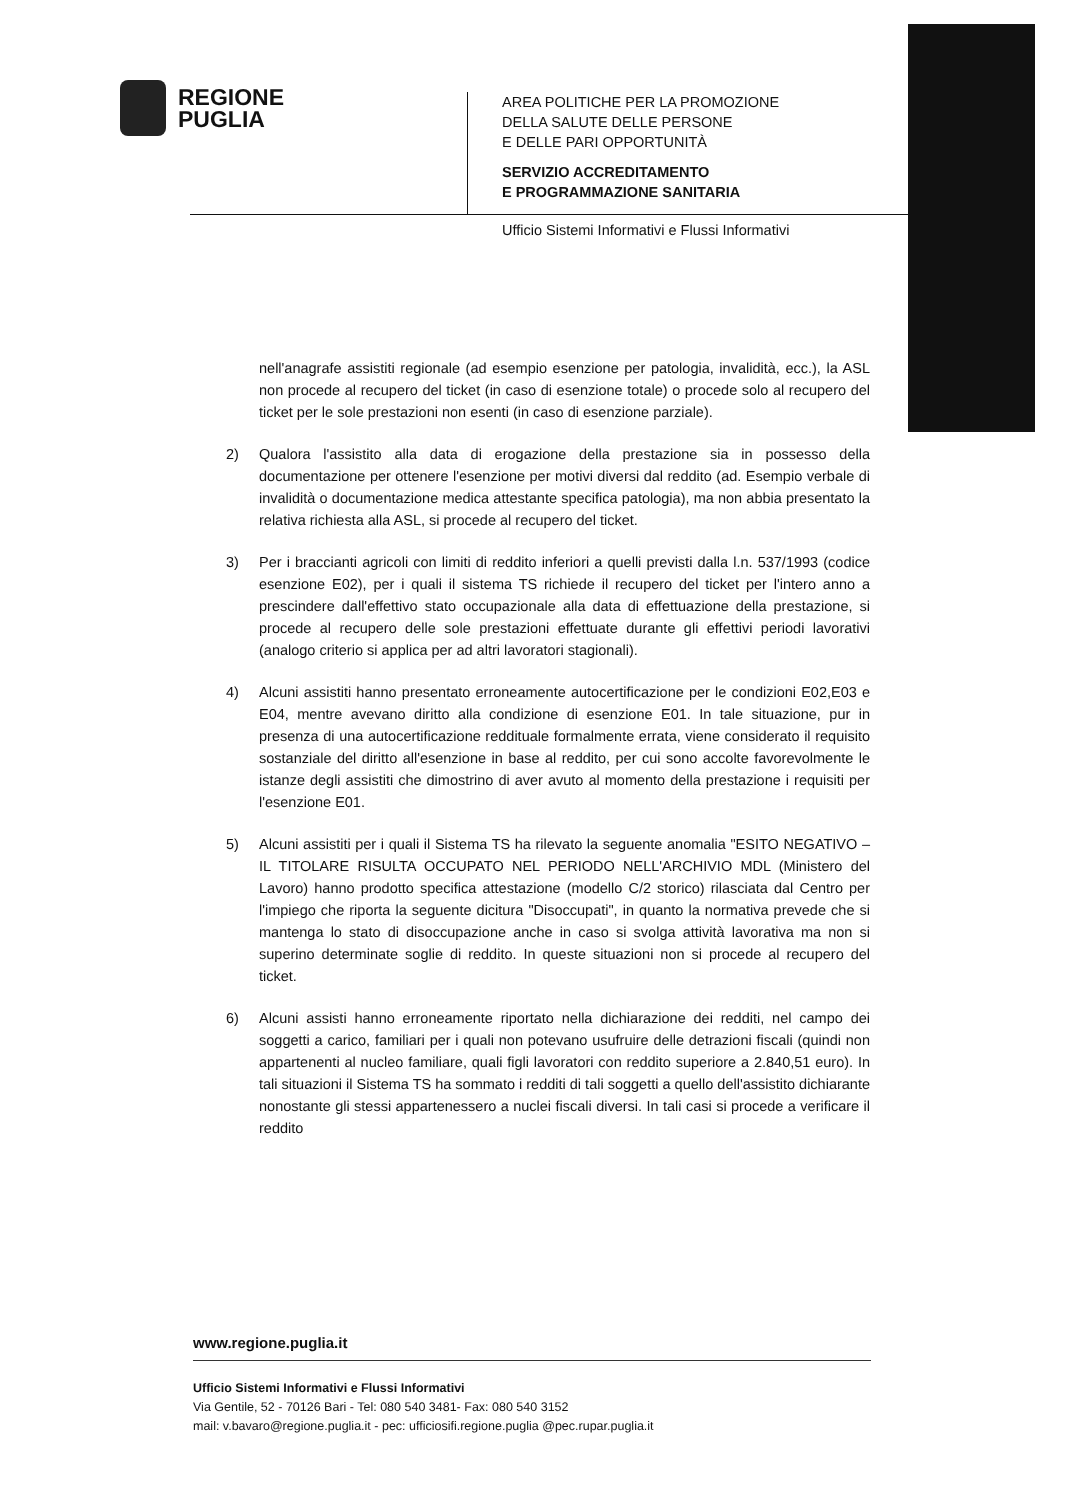REGIONE
PUGLIA
AREA POLITICHE PER LA PROMOZIONE
DELLA SALUTE DELLE PERSONE
E DELLE PARI OPPORTUNITÀ
SERVIZIO ACCREDITAMENTO
E PROGRAMMAZIONE SANITARIA
Ufficio Sistemi Informativi e Flussi Informativi
nell'anagrafe assistiti regionale (ad esempio esenzione per patologia, invalidità, ecc.), la ASL non procede al recupero del ticket (in caso di esenzione totale) o procede solo al recupero del ticket per le sole prestazioni non esenti (in caso di esenzione parziale).
2) Qualora l'assistito alla data di erogazione della prestazione sia in possesso della documentazione per ottenere l'esenzione per motivi diversi dal reddito (ad. Esempio verbale di invalidità o documentazione medica attestante specifica patologia), ma non abbia presentato la relativa richiesta alla ASL, si procede al recupero del ticket.
3) Per i braccianti agricoli con limiti di reddito inferiori a quelli previsti dalla l.n. 537/1993 (codice esenzione E02), per i quali il sistema TS richiede il recupero del ticket per l'intero anno a prescindere dall'effettivo stato occupazionale alla data di effettuazione della prestazione, si procede al recupero delle sole prestazioni effettuate durante gli effettivi periodi lavorativi (analogo criterio si applica per ad altri lavoratori stagionali).
4) Alcuni assistiti hanno presentato erroneamente autocertificazione per le condizioni E02,E03 e E04, mentre avevano diritto alla condizione di esenzione E01. In tale situazione, pur in presenza di una autocertificazione reddituale formalmente errata, viene considerato il requisito sostanziale del diritto all'esenzione in base al reddito, per cui sono accolte favorevolmente le istanze degli assistiti che dimostrino di aver avuto al momento della prestazione i requisiti per l'esenzione E01.
5) Alcuni assistiti per i quali il Sistema TS ha rilevato la seguente anomalia "ESITO NEGATIVO – IL TITOLARE RISULTA OCCUPATO NEL PERIODO NELL'ARCHIVIO MDL (Ministero del Lavoro) hanno prodotto specifica attestazione (modello C/2 storico) rilasciata dal Centro per l'impiego che riporta la seguente dicitura "Disoccupati", in quanto la normativa prevede che si mantenga lo stato di disoccupazione anche in caso si svolga attività lavorativa ma non si superino determinate soglie di reddito. In queste situazioni non si procede al recupero del ticket.
6) Alcuni assisti hanno erroneamente riportato nella dichiarazione dei redditi, nel campo dei soggetti a carico, familiari per i quali non potevano usufruire delle detrazioni fiscali (quindi non appartenenti al nucleo familiare, quali figli lavoratori con reddito superiore a 2.840,51 euro). In tali situazioni il Sistema TS ha sommato i redditi di tali soggetti a quello dell'assistito dichiarante nonostante gli stessi appartenessero a nuclei fiscali diversi. In tali casi si procede a verificare il reddito
www.regione.puglia.it
Ufficio Sistemi Informativi e Flussi Informativi
Via Gentile, 52 - 70126 Bari - Tel: 080 540 3481- Fax: 080 540 3152
mail: v.bavaro@regione.puglia.it - pec: ufficiosifi.regione.puglia @pec.rupar.puglia.it